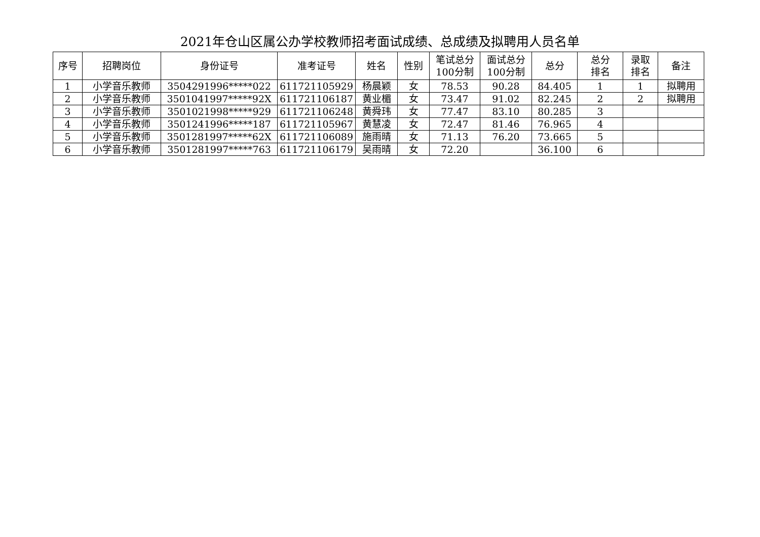2021年仓山区属公办学校教师招考面试成绩、总成绩及拟聘用人员名单
| 序号 | 招聘岗位 | 身份证号 | 准考证号 | 姓名 | 性别 | 笔试总分 100分制 | 面试总分 100分制 | 总分 | 总分 排名 | 录取 排名 | 备注 |
| --- | --- | --- | --- | --- | --- | --- | --- | --- | --- | --- | --- |
| 1 | 小学音乐教师 | 3504291996*****022 | 611721105929 | 杨晨颖 | 女 | 78.53 | 90.28 | 84.405 | 1 | 1 | 拟聘用 |
| 2 | 小学音乐教师 | 3501041997*****92X | 611721106187 | 黄业楣 | 女 | 73.47 | 91.02 | 82.245 | 2 | 2 | 拟聘用 |
| 3 | 小学音乐教师 | 3501021998*****929 | 611721106248 | 黄舜玮 | 女 | 77.47 | 83.10 | 80.285 | 3 | | |
| 4 | 小学音乐教师 | 3501241996*****187 | 611721105967 | 黄慧凌 | 女 | 72.47 | 81.46 | 76.965 | 4 | | |
| 5 | 小学音乐教师 | 3501281997*****62X | 611721106089 | 施雨晴 | 女 | 71.13 | 76.20 | 73.665 | 5 | | |
| 6 | 小学音乐教师 | 3501281997*****763 | 611721106179 | 吴雨晴 | 女 | 72.20 | | 36.100 | 6 | | |